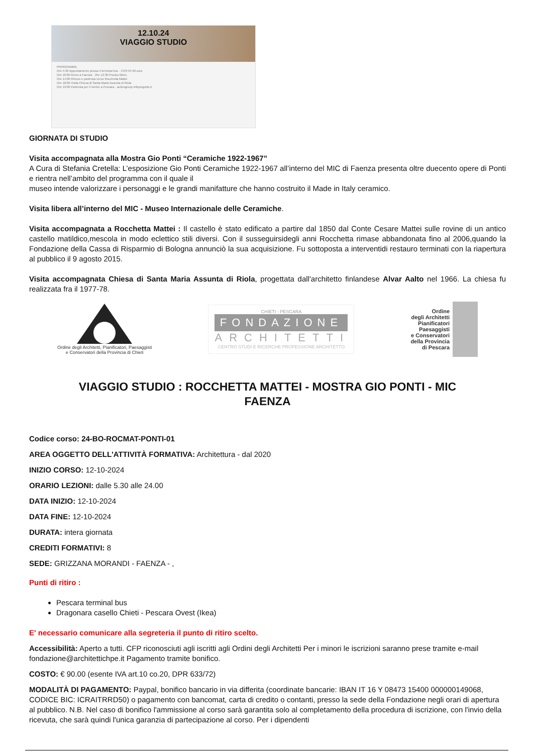12.10.24
VIAGGIO STUDIO
PROGRAMMA
Ore 5:30 Appuntamento presso il terminal bus · COSTO 90 euro
Ore 10:00 Arrivo a Faenza · Ore 12:30 Pranzo libero
Ore 14:00 Ritrovo e partenza verso Rocchetta Mattei
Ore 18:00 Visita Chiesa di Santa Maria Assunta di Riola
Ore 19:00 Partenza per il rientro a Pescara · actiongroup infoprogetto.it
GIORNATA DI STUDIO
Visita accompagnata alla Mostra Gio Ponti “Ceramiche 1922-1967”
A Cura di Stefania Cretella: L’esposizione Gio Ponti Ceramiche 1922-1967 all’interno del MIC di Faenza presenta oltre duecento opere di Ponti e rientra nell’ambito del programma con il quale il
museo intende valorizzare i personaggi e le grandi manifatture che hanno costruito il Made in Italy ceramico.
Visita libera all’interno del MIC - Museo Internazionale delle Ceramiche.
Visita accompagnata a Rocchetta Mattei : Il castello è stato edificato a partire dal 1850 dal Conte Cesare Mattei sulle rovine di un antico castello matildico,mescola in modo eclettico stili diversi. Con il susseguirsidegli anni Rocchetta rimase abbandonata fino al 2006,quando la Fondazione della Cassa di Risparmio di Bologna annunciò la sua acquisizione. Fu sottoposta a interventidi restauro terminati con la riapertura al pubblico il 9 agosto 2015.
Visita accompagnata Chiesa di Santa Maria Assunta di Riola, progettata dall'architetto finlandese Alvar Aalto nel 1966. La chiesa fu realizzata fra il 1977-78.
Ordine degli Architetti, Pianificatori, Paesaggisti
e Conservatori della Provincia di Chieti
CHIETI - PESCARA
FONDAZIONE
ARCHITETTI
CENTRO STUDI E RICERCHE PROFESSIONE ARCHITETTO
Ordine
degli Architetti
Pianificatori
Paesaggisti
e Conservatori
della Provincia
di Pescara
VIAGGIO STUDIO : ROCCHETTA MATTEI - MOSTRA GIO PONTI - MIC FAENZA
Codice corso: 24-BO-ROCMAT-PONTI-01
AREA OGGETTO DELL'ATTIVITÀ FORMATIVA: Architettura - dal 2020
INIZIO CORSO: 12-10-2024
ORARIO LEZIONI: dalle 5.30 alle 24.00
DATA INIZIO: 12-10-2024
DATA FINE: 12-10-2024
DURATA: intera giornata
CREDITI FORMATIVI: 8
SEDE: GRIZZANA MORANDI - FAENZA - ,
Punti di ritiro :
Pescara terminal bus
Dragonara casello Chieti - Pescara Ovest (Ikea)
E' necessario comunicare alla segreteria il punto di ritiro scelto.
Accessibilità: Aperto a tutti. CFP riconosciuti agli iscritti agli Ordini degli Architetti Per i minori le iscrizioni saranno prese tramite e-mail fondazione@architettichpe.it Pagamento tramite bonifico.
COSTO: € 90.00 (esente IVA art.10 co.20, DPR 633/72)
MODALITÀ DI PAGAMENTO: Paypal, bonifico bancario in via differita (coordinate bancarie: IBAN IT 16 Y 08473 15400 000000149068, CODICE BIC: ICRAITRRD50) o pagamento con bancomat, carta di credito o contanti, presso la sede della Fondazione negli orari di apertura al pubblico. N.B. Nel caso di bonifico l'ammissione al corso sarà garantita solo al completamento della procedura di iscrizione, con l'invio della ricevuta, che sarà quindi l'unica garanzia di partecipazione al corso. Per i dipendenti